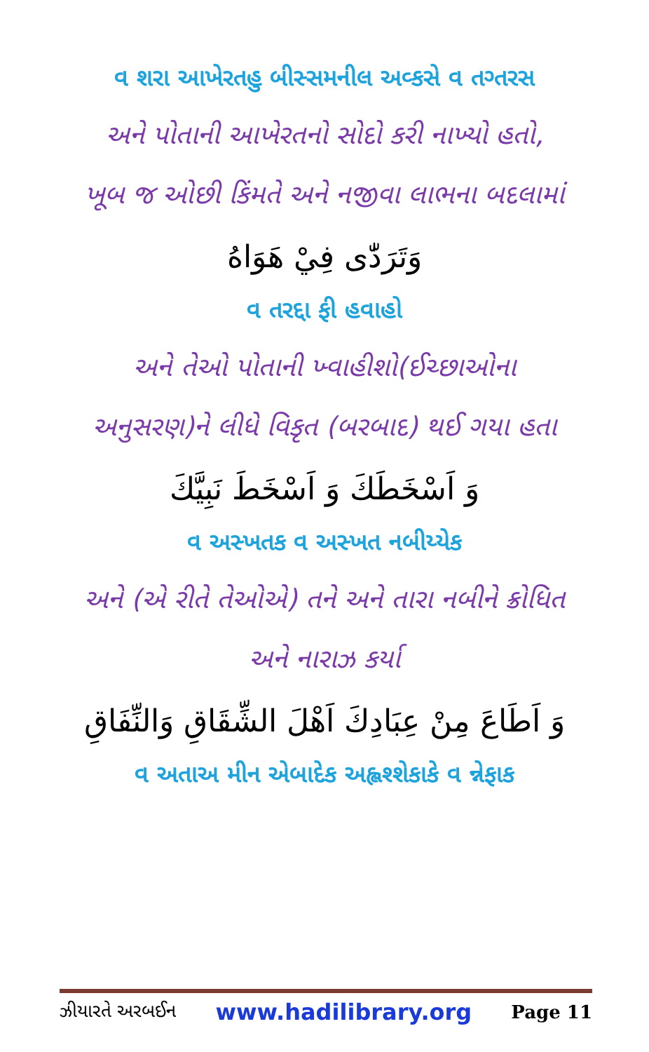વ શરા આખેરતહુ બીસ્સમનીલ અવ્કસે વ તગ્તરસ
અને પોતાની આખેરતનો સોદો કરી નાખ્યો હતો,
ખૂબ જ ઓછી કિંમતે અને નજીવા લાભના બદલામાં
وَتَرَدّٰى فِيْ هَوَاهُ
વ તરદ્દા ફી હવાહો
અને તેઓ પોતાની ખ્વાહીશો(ઈચ્છાઓના
અનુસરણ)ને લીધે વિકૃત (બરબાદ) થઈ ગયા હતા
وَ اَسْخَطَكَ وَ اَسْخَطَ نَبِيَّكَ
વ અસ્ખતક વ અસ્ખત નબીય્યેક
અને (એ રીતે તેઓએ) તને અને તારા નબીને ક્રોધિત
અને નારાઝ કર્યા
وَ اَطَاعَ مِنْ عِبَادِكَ اَهْلَ الشِّقَاقِ وَالنِّفَاقِ
વ અતાઅ મીન એબાદેક અહ્લશ્શેકાકે વ ન્નેફાક
ઝીયારતે અરબઈન www.hadilibrary.org Page 11